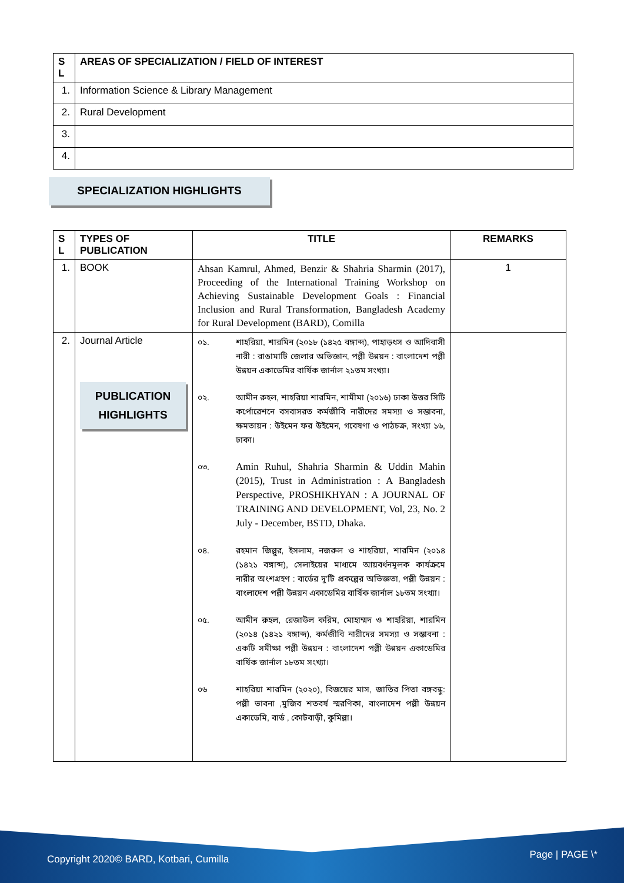| S L | AREAS OF SPECIALIZATION / FIELD OF INTEREST |
| --- | --- |
| 1. | Information Science & Library Management |
| 2. | Rural Development |
| 3. | |
| 4. | |
SPECIALIZATION HIGHLIGHTS
| S L | TYPES OF PUBLICATION | TITLE | REMARKS |
| --- | --- | --- | --- |
| 1. | BOOK | Ahsan Kamrul, Ahmed, Benzir & Shahria Sharmin (2017), Proceeding of the International Training Workshop on Achieving Sustainable Development Goals : Financial Inclusion and Rural Transformation, Bangladesh Academy for Rural Development (BARD), Comilla | 1 |
| 2. | Journal Article PUBLICATION HIGHLIGHTS | ০১. শাহরিয়া, শারমিন (২০১৮ (১৪২৫ বঙ্গাব্দ), পাহাড়ধস ও আদিবাসী নারী : রাঙামাটি জেলার অভিজ্ঞান, পল্লী উন্নয়ন : বাংলাদেশ পল্লী উন্নয়ন একাডেমির বার্ষিক জার্নাল ২১তম সংখ্যা। ০২. আমীন রুহল, শাহরিয়া শারমিন, শামীমা (২০১৬) ঢাকা উত্তর সিটি কর্পোরেশনে বসবাসরত কর্মজীবি নারীদের সমস্যা ও সম্ভাবনা, ক্ষমতায়ন : উইমেন ফর উইমেন, গবেষণা ও পাঠচক্র, সংখ্যা ১৬, ঢাকা। ০৩. Amin Ruhul, Shahria Sharmin & Uddin Mahin (2015), Trust in Administration : A Bangladesh Perspective, PROSHIKHYAN : A JOURNAL OF TRAINING AND DEVELOPMENT, Vol, 23, No. 2 July - December, BSTD, Dhaka. ০৪. রহমান জিল্লুর, ইসলাম, নজরুল ও শাহরিয়া, শারমিন (২০১৪ (১৪২১ বঙ্গাব্দ), সেলাইয়ের মাধ্যমে আয়বর্ধনমূলক কার্যক্রমে নারীর অংশগ্রহণ : বার্ডের দু'টি প্রকল্পের অভিজ্ঞতা, পল্লী উন্নয়ন : বাংলাদেশ পল্লী উন্নয়ন একাডেমির বার্ষিক জার্নাল ১৮তম সংখ্যা। ০৫. আমীন রুহল, রেজাউল করিম, মোহাম্মদ ও শাহরিয়া, শারমিন (২০১৪ (১৪২১ বঙ্গাব্দ), কর্মজীবি নারীদের সমস্যা ও সম্ভাবনা : একটি সমীক্ষা পল্লী উন্নয়ন : বাংলাদেশ পল্লী উন্নয়ন একাডেমির বার্ষিক জার্নাল ১৮তম সংখ্যা। ০৬ শাহরিয়া শারমিন (২০২০), বিজয়ের মাস, জাতির পিতা বঙ্গবন্ধু: পল্লী ভাবনা ,মুজিব শতবর্ষ স্মরণিকা, বাংলাদেশ পল্লী উন্নয়ন একাডেমি, বার্ড , কোটবাড়ী, কুমিল্লা। | |
Copyright 2020© BARD, Kotbari, Cumilla Page | PAGE \*